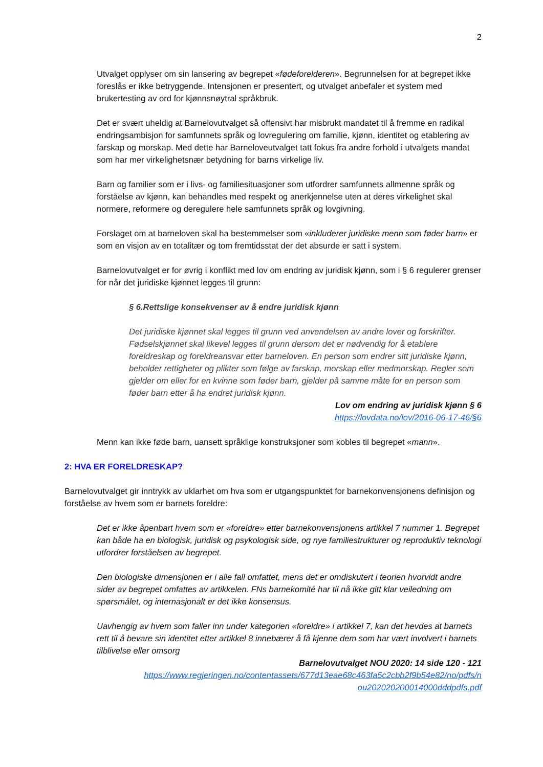2
Utvalget opplyser om sin lansering av begrepet «fødeforelderen». Begrunnelsen for at begrepet ikke foreslås er ikke betryggende. Intensjonen er presentert, og utvalget anbefaler et system med brukertesting av ord for kjønnsnøytral språkbruk.
Det er svært uheldig at Barnelovutvalget så offensivt har misbrukt mandatet til å fremme en radikal endringsambisjon for samfunnets språk og lovregulering om familie, kjønn, identitet og etablering av farskap og morskap. Med dette har Barneloveutvalget tatt fokus fra andre forhold i utvalgets mandat som har mer virkelighetsnær betydning for barns virkelige liv.
Barn og familier som er i livs- og familiesituasjoner som utfordrer samfunnets allmenne språk og forståelse av kjønn, kan behandles med respekt og anerkjennelse uten at deres virkelighet skal normere, reformere og deregulere hele samfunnets språk og lovgivning.
Forslaget om at barneloven skal ha bestemmelser som «inkluderer juridiske menn som føder barn» er som en visjon av en totalitær og tom fremtidsstat der det absurde er satt i system.
Barnelovutvalget er for øvrig i konflikt med lov om endring av juridisk kjønn, som i § 6 regulerer grenser for når det juridiske kjønnet legges til grunn:
§ 6.Rettslige konsekvenser av å endre juridisk kjønn
Det juridiske kjønnet skal legges til grunn ved anvendelsen av andre lover og forskrifter. Fødselskjønnet skal likevel legges til grunn dersom det er nødvendig for å etablere foreldreskap og foreldreansvar etter barneloven. En person som endrer sitt juridiske kjønn, beholder rettigheter og plikter som følge av farskap, morskap eller medmorskap. Regler som gjelder om eller for en kvinne som føder barn, gjelder på samme måte for en person som føder barn etter å ha endret juridisk kjønn.
Lov om endring av juridisk kjønn § 6
https://lovdata.no/lov/2016-06-17-46/§6
Menn kan ikke føde barn, uansett språklige konstruksjoner som kobles til begrepet «mann».
2: HVA ER FORELDRESKAP?
Barnelovutvalget gir inntrykk av uklarhet om hva som er utgangspunktet for barnekonvensjonens definisjon og forståelse av hvem som er barnets foreldre:
Det er ikke åpenbart hvem som er «foreldre» etter barnekonvensjonens artikkel 7 nummer 1. Begrepet kan både ha en biologisk, juridisk og psykologisk side, og nye familiestrukturer og reproduktiv teknologi utfordrer forståelsen av begrepet.
Den biologiske dimensjonen er i alle fall omfattet, mens det er omdiskutert i teorien hvorvidt andre sider av begrepet omfattes av artikkelen. FNs barnekomité har til nå ikke gitt klar veiledning om spørsmålet, og internasjonalt er det ikke konsensus.
Uavhengig av hvem som faller inn under kategorien «foreldre» i artikkel 7, kan det hevdes at barnets rett til å bevare sin identitet etter artikkel 8 innebærer å få kjenne dem som har vært involvert i barnets tilblivelse eller omsorg
Barnelovutvalget NOU 2020: 14 side 120 - 121
https://www.regjeringen.no/contentassets/677d13eae68c463fa5c2cbb2f9b54e82/no/pdfs/n ou202020200014000dddpdfs.pdf